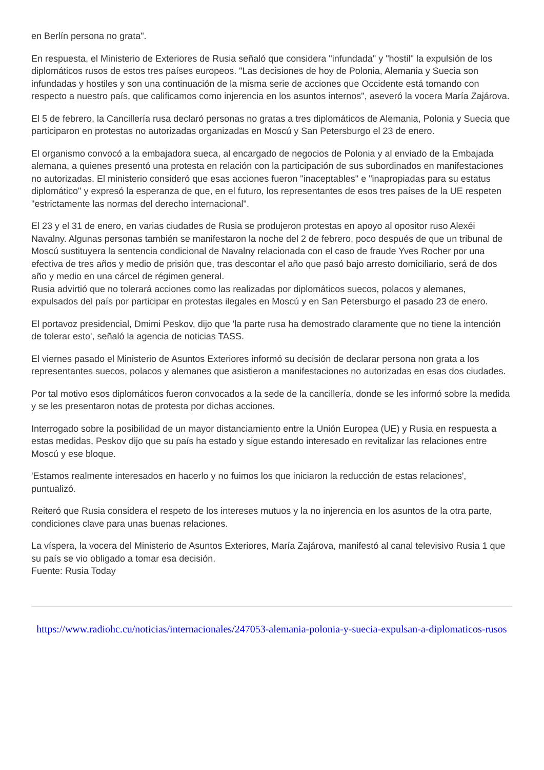en Berlín persona no grata".
En respuesta, el Ministerio de Exteriores de Rusia señaló que considera "infundada" y "hostil" la expulsión de los diplomáticos rusos de estos tres países europeos. "Las decisiones de hoy de Polonia, Alemania y Suecia son infundadas y hostiles y son una continuación de la misma serie de acciones que Occidente está tomando con respecto a nuestro país, que calificamos como injerencia en los asuntos internos", aseveró la vocera María Zajárova.
El 5 de febrero, la Cancillería rusa declaró personas no gratas a tres diplomáticos de Alemania, Polonia y Suecia que participaron en protestas no autorizadas organizadas en Moscú y San Petersburgo el 23 de enero.
El organismo convocó a la embajadora sueca, al encargado de negocios de Polonia y al enviado de la Embajada alemana, a quienes presentó una protesta en relación con la participación de sus subordinados en manifestaciones no autorizadas. El ministerio consideró que esas acciones fueron "inaceptables" e "inapropiadas para su estatus diplomático" y expresó la esperanza de que, en el futuro, los representantes de esos tres países de la UE respeten "estrictamente las normas del derecho internacional".
El 23 y el 31 de enero, en varias ciudades de Rusia se produjeron protestas en apoyo al opositor ruso Alexéi Navalny. Algunas personas también se manifestaron la noche del 2 de febrero, poco después de que un tribunal de Moscú sustituyera la sentencia condicional de Navalny relacionada con el caso de fraude Yves Rocher por una efectiva de tres años y medio de prisión que, tras descontar el año que pasó bajo arresto domiciliario, será de dos año y medio en una cárcel de régimen general.
Rusia advirtió que no tolerará acciones como las realizadas por diplomáticos suecos, polacos y alemanes, expulsados del país por participar en protestas ilegales en Moscú y en San Petersburgo el pasado 23 de enero.
El portavoz presidencial, Dmimi Peskov, dijo que 'la parte rusa ha demostrado claramente que no tiene la intención de tolerar esto', señaló la agencia de noticias TASS.
El viernes pasado el Ministerio de Asuntos Exteriores informó su decisión de declarar persona non grata a los representantes suecos, polacos y alemanes que asistieron a manifestaciones no autorizadas en esas dos ciudades.
Por tal motivo esos diplomáticos fueron convocados a la sede de la cancillería, donde se les informó sobre la medida y se les presentaron notas de protesta por dichas acciones.
Interrogado sobre la posibilidad de un mayor distanciamiento entre la Unión Europea (UE) y Rusia en respuesta a estas medidas, Peskov dijo que su país ha estado y sigue estando interesado en revitalizar las relaciones entre Moscú y ese bloque.
'Estamos realmente interesados en hacerlo y no fuimos los que iniciaron la reducción de estas relaciones', puntualizó.
Reiteró que Rusia considera el respeto de los intereses mutuos y la no injerencia en los asuntos de la otra parte, condiciones clave para unas buenas relaciones.
La víspera, la vocera del Ministerio de Asuntos Exteriores, María Zajárova, manifestó al canal televisivo Rusia 1 que su país se vio obligado a tomar esa decisión.
Fuente: Rusia Today
https://www.radiohc.cu/noticias/internacionales/247053-alemania-polonia-y-suecia-expulsan-a-diplomaticos-rusos